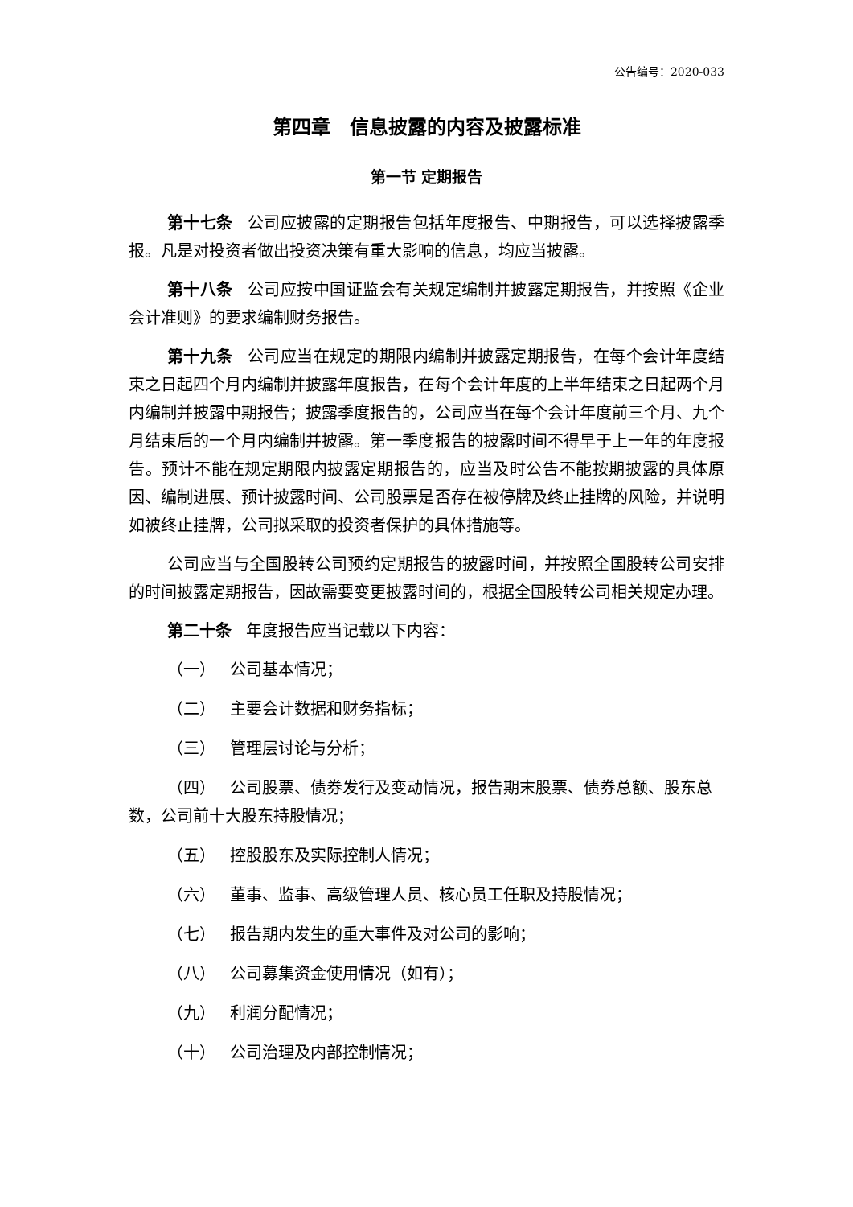公告编号：2020-033
第四章　信息披露的内容及披露标准
第一节 定期报告
第十七条 公司应披露的定期报告包括年度报告、中期报告，可以选择披露季报。凡是对投资者做出投资决策有重大影响的信息，均应当披露。
第十八条 公司应按中国证监会有关规定编制并披露定期报告，并按照《企业会计准则》的要求编制财务报告。
第十九条 公司应当在规定的期限内编制并披露定期报告，在每个会计年度结束之日起四个月内编制并披露年度报告，在每个会计年度的上半年结束之日起两个月内编制并披露中期报告；披露季度报告的，公司应当在每个会计年度前三个月、九个月结束后的一个月内编制并披露。第一季度报告的披露时间不得早于上一年的年度报告。预计不能在规定期限内披露定期报告的，应当及时公告不能按期披露的具体原因、编制进展、预计披露时间、公司股票是否存在被停牌及终止挂牌的风险，并说明如被终止挂牌，公司拟采取的投资者保护的具体措施等。
公司应当与全国股转公司预约定期报告的披露时间，并按照全国股转公司安排的时间披露定期报告，因故需要变更披露时间的，根据全国股转公司相关规定办理。
第二十条 年度报告应当记载以下内容：
（一） 公司基本情况；
（二） 主要会计数据和财务指标；
（三） 管理层讨论与分析；
（四） 公司股票、债券发行及变动情况，报告期末股票、债券总额、股东总数，公司前十大股东持股情况；
（五） 控股股东及实际控制人情况；
（六） 董事、监事、高级管理人员、核心员工任职及持股情况；
（七） 报告期内发生的重大事件及对公司的影响；
（八） 公司募集资金使用情况（如有）；
（九） 利润分配情况；
（十） 公司治理及内部控制情况；